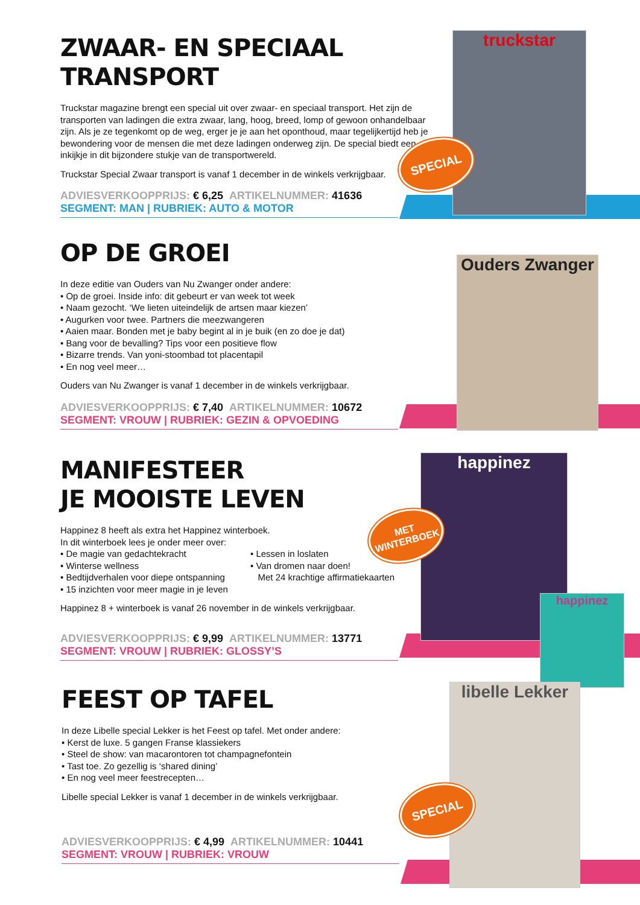ZWAAR- EN SPECIAAL
TRANSPORT
Truckstar magazine brengt een special uit over zwaar- en speciaal transport. Het zijn de transporten van ladingen die extra zwaar, lang, hoog, breed, lomp of gewoon onhandelbaar zijn. Als je ze tegenkomt op de weg, erger je je aan het oponthoud, maar tegelijkertijd heb je bewondering voor de mensen die met deze ladingen onderweg zijn. De special biedt een inkijkje in dit bijzondere stukje van de transportwereld.
Truckstar Special Zwaar transport is vanaf 1 december in de winkels verkrijgbaar.
ADVIESVERKOOPPRIJS: € 6,25 ARTIKELNUMMER: 41636
SEGMENT: MAN | RUBRIEK: AUTO & MOTOR
truckstar
SPECIAL
OP DE GROEI
In deze editie van Ouders van Nu Zwanger onder andere:
• Op de groei. Inside info: dit gebeurt er van week tot week
• Naam gezocht. ‘We lieten uiteindelijk de artsen maar kiezen’
• Augurken voor twee. Partners die meezwangeren
• Aaien maar. Bonden met je baby begint al in je buik (en zo doe je dat)
• Bang voor de bevalling? Tips voor een positieve flow
• Bizarre trends. Van yoni-stoombad tot placentapil
• En nog veel meer…
Ouders van Nu Zwanger is vanaf 1 december in de winkels verkrijgbaar.
ADVIESVERKOOPPRIJS: € 7,40 ARTIKELNUMMER: 10672
SEGMENT: VROUW | RUBRIEK: GEZIN & OPVOEDING
Ouders Zwanger
MANIFESTEER
JE MOOISTE LEVEN
Happinez 8 heeft als extra het Happinez winterboek.
In dit winterboek lees je onder meer over:
• De magie van gedachtekracht
• Winterse wellness
• Bedtijdverhalen voor diepe ontspanning
• 15 inzichten voor meer magie in je leven
• Lessen in loslaten
• Van dromen naar doen!
Met 24 krachtige affirmatiekaarten
Happinez 8 + winterboek is vanaf 26 november in de winkels verkrijgbaar.
ADVIESVERKOOPPRIJS: € 9,99 ARTIKELNUMMER: 13771
SEGMENT: VROUW | RUBRIEK: GLOSSY’S
happinez
happinez
MET WINTERBOEK
FEEST OP TAFEL
In deze Libelle special Lekker is het Feest op tafel. Met onder andere:
• Kerst de luxe. 5 gangen Franse klassiekers
• Steel de show: van macarontoren tot champagnefontein
• Tast toe. Zo gezellig is ‘shared dining’
• En nog veel meer feestrecepten…
Libelle special Lekker is vanaf 1 december in de winkels verkrijgbaar.
ADVIESVERKOOPPRIJS: € 4,99 ARTIKELNUMMER: 10441
SEGMENT: VROUW | RUBRIEK: VROUW
libelle Lekker
SPECIAL